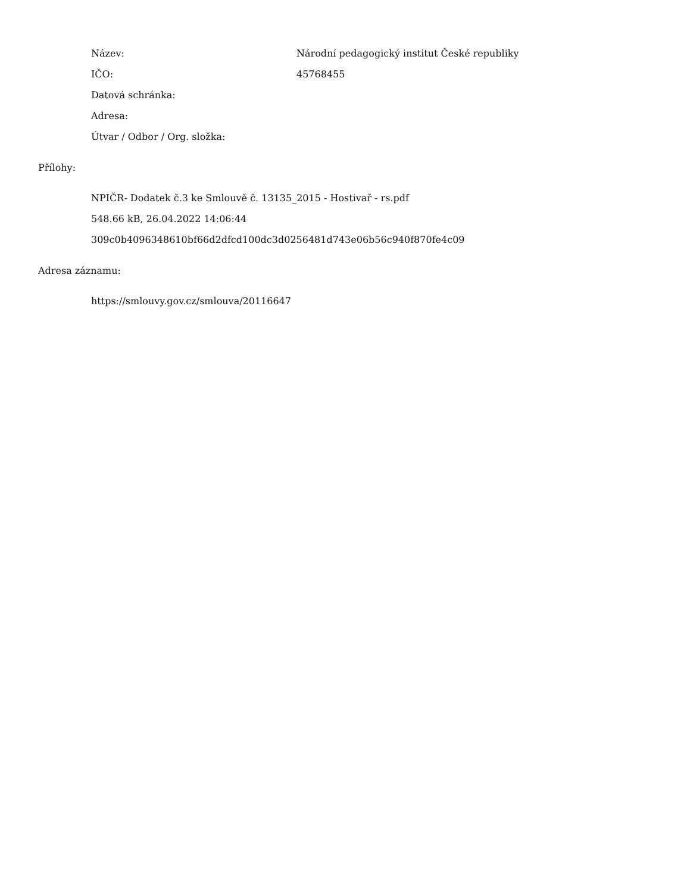Název:
Národní pedagogický institut České republiky
IČO: 45768455
Datová schránka:
Adresa:
Útvar / Odbor / Org. složka:
Přílohy:
NPIČR- Dodatek č.3 ke Smlouvě č. 13135_2015 - Hostivař - rs.pdf
548.66 kB, 26.04.2022 14:06:44
309c0b4096348610bf66d2dfcd100dc3d0256481d743e06b56c940f870fe4c09
Adresa záznamu:
https://smlouvy.gov.cz/smlouva/20116647